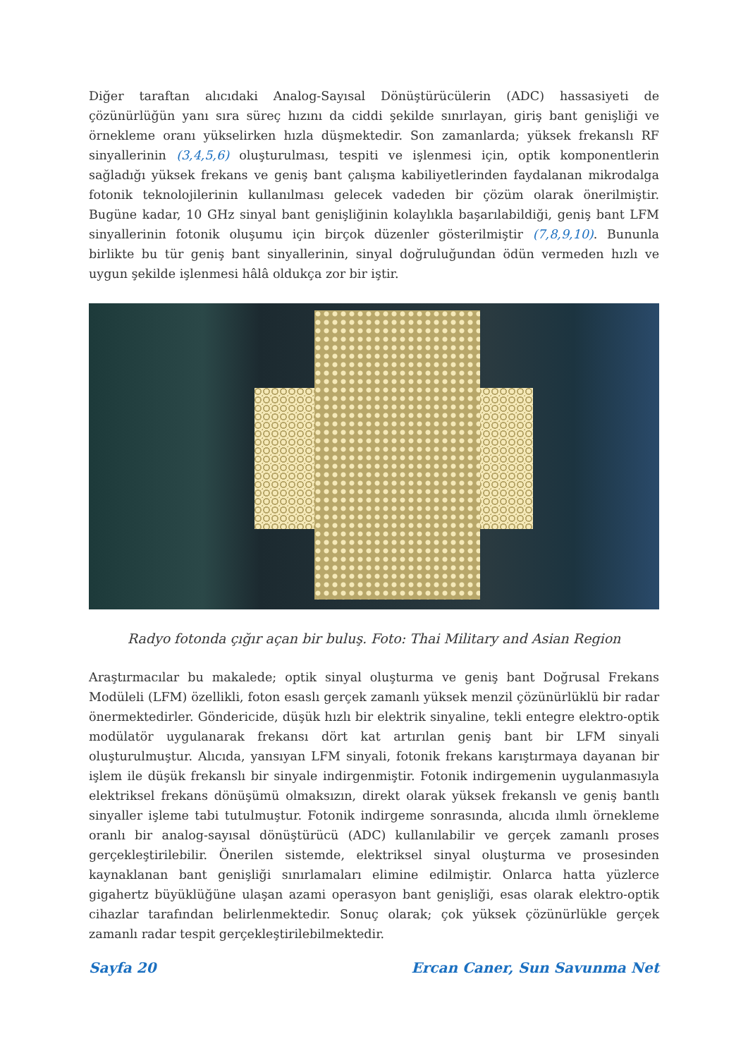Diğer taraftan alıcıdaki Analog-Sayısal Dönüştürücülerin (ADC) hassasiyeti de çözünürlüğün yanı sıra süreç hızını da ciddi şekilde sınırlayan, giriş bant genişliği ve örnekleme oranı yükselirken hızla düşmektedir. Son zamanlarda; yüksek frekanslı RF sinyallerinin (3,4,5,6) oluşturulması, tespiti ve işlenmesi için, optik komponentlerin sağladığı yüksek frekans ve geniş bant çalışma kabiliyetlerinden faydalanan mikrodalga fotonik teknolojilerinin kullanılması gelecek vadeden bir çözüm olarak önerilmiştir. Bugüne kadar, 10 GHz sinyal bant genişliğinin kolaylıkla başarılabildiği, geniş bant LFM sinyallerinin fotonik oluşumu için birçok düzenler gösterilmiştir (7,8,9,10). Bununla birlikte bu tür geniş bant sinyallerinin, sinyal doğruluğundan ödün vermeden hızlı ve uygun şekilde işlenmesi hâlâ oldukça zor bir iştir.
Radyo fotonda çığır açan bir buluş. Foto: Thai Military and Asian Region
Araştırmacılar bu makalede; optik sinyal oluşturma ve geniş bant Doğrusal Frekans Modüleli (LFM) özellikli, foton esaslı gerçek zamanlı yüksek menzil çözünürlüklü bir radar önermektedirler. Göndericide, düşük hızlı bir elektrik sinyaline, tekli entegre elektro-optik modülatör uygulanarak frekansı dört kat artırılan geniş bant bir LFM sinyali oluşturulmuştur. Alıcıda, yansıyan LFM sinyali, fotonik frekans karıştırmaya dayanan bir işlem ile düşük frekanslı bir sinyale indirgenmiştir. Fotonik indirgemenin uygulanmasıyla elektriksel frekans dönüşümü olmaksızın, direkt olarak yüksek frekanslı ve geniş bantlı sinyaller işleme tabi tutulmuştur. Fotonik indirgeme sonrasında, alıcıda ılımlı örnekleme oranlı bir analog-sayısal dönüştürücü (ADC) kullanılabilir ve gerçek zamanlı proses gerçekleştirilebilir. Önerilen sistemde, elektriksel sinyal oluşturma ve prosesinden kaynaklanan bant genişliği sınırlamaları elimine edilmiştir. Onlarca hatta yüzlerce gigahertz büyüklüğüne ulaşan azami operasyon bant genişliği, esas olarak elektro-optik cihazlar tarafından belirlenmektedir. Sonuç olarak; çok yüksek çözünürlükle gerçek zamanlı radar tespit gerçekleştirilebilmektedir.
Sayfa 20 Ercan Caner, Sun Savunma Net